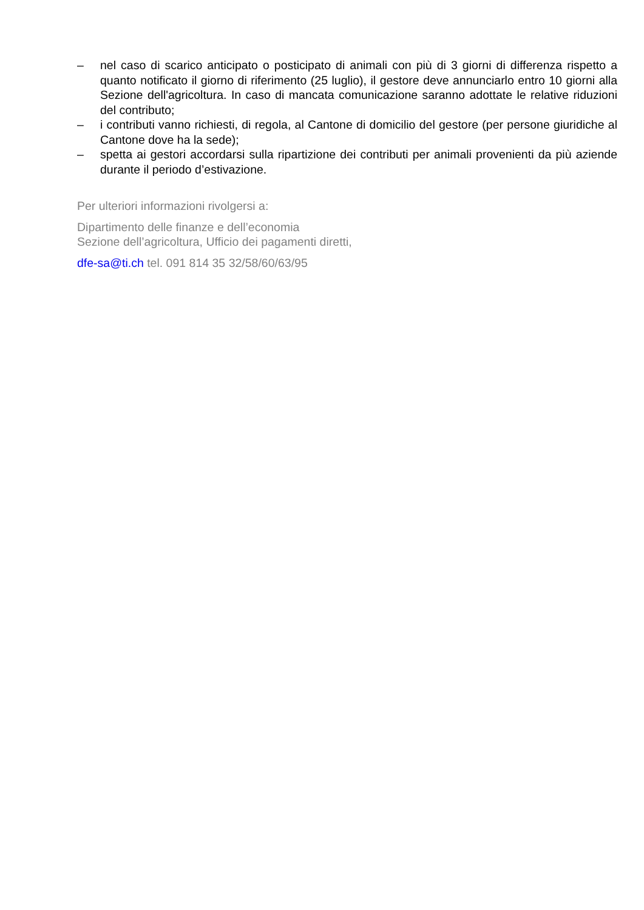– nel caso di scarico anticipato o posticipato di animali con più di 3 giorni di differenza rispetto a quanto notificato il giorno di riferimento (25 luglio), il gestore deve annunciarlo entro 10 giorni alla Sezione dell'agricoltura. In caso di mancata comunicazione saranno adottate le relative riduzioni del contributo;
– i contributi vanno richiesti, di regola, al Cantone di domicilio del gestore (per persone giuridiche al Cantone dove ha la sede);
– spetta ai gestori accordarsi sulla ripartizione dei contributi per animali provenienti da più aziende durante il periodo d’estivazione.
Per ulteriori informazioni rivolgersi a:
Dipartimento delle finanze e dell’economia
Sezione dell’agricoltura, Ufficio dei pagamenti diretti,
dfe-sa@ti.ch tel. 091 814 35 32/58/60/63/95